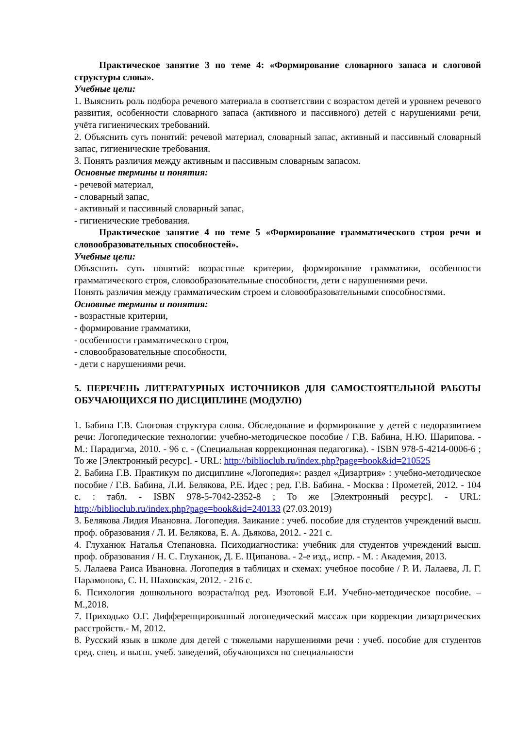Практическое занятие 3 по теме 4: «Формирование словарного запаса и слоговой структуры слова».
Учебные цели:
1. Выяснить роль подбора речевого материала в соответствии с возрастом детей и уровнем речевого развития, особенности словарного запаса (активного и пассивного) детей с нарушениями речи, учёта гигиенических требований.
2. Объяснить суть понятий: речевой материал, словарный запас, активный и пассивный словарный запас, гигиенические требования.
3. Понять различия между активным и пассивным словарным запасом.
Основные термины и понятия:
- речевой материал,
- словарный запас,
- активный и пассивный словарный запас,
- гигиенические требования.
Практическое занятие 4 по теме 5 «Формирование грамматического строя речи и словообразовательных способностей».
Учебные цели:
Объяснить суть понятий: возрастные критерии, формирование грамматики, особенности грамматического строя, словообразовательные способности, дети с нарушениями речи.
Понять различия между грамматическим строем и словообразовательными способностями.
Основные термины и понятия:
- возрастные критерии,
- формирование грамматики,
- особенности грамматического строя,
- словообразовательные способности,
- дети с нарушениями речи.
5. ПЕРЕЧЕНЬ ЛИТЕРАТУРНЫХ ИСТОЧНИКОВ ДЛЯ САМОСТОЯТЕЛЬНОЙ РАБОТЫ ОБУЧАЮЩИХСЯ ПО ДИСЦИПЛИНЕ (МОДУЛЮ)
1. Бабина Г.В. Слоговая структура слова. Обследование и формирование у детей с недоразвитием речи: Логопедические технологии: учебно-методическое пособие / Г.В. Бабина, Н.Ю. Шарипова. - М.: Парадигма, 2010. - 96 с. - (Специальная коррекционная педагогика). - ISBN 978-5-4214-0006-6 ; То же [Электронный ресурс]. - URL: http://biblioclub.ru/index.php?page=book&id=210525
2. Бабина Г.В. Практикум по дисциплине «Логопедия»: раздел «Дизартрия» : учебно-методическое пособие / Г.В. Бабина, Л.И. Белякова, Р.Е. Идес ; ред. Г.В. Бабина. - Москва : Прометей, 2012. - 104 с. : табл. - ISBN 978-5-7042-2352-8 ; То же [Электронный ресурс]. - URL: http://biblioclub.ru/index.php?page=book&id=240133 (27.03.2019)
3. Белякова Лидия Ивановна. Логопедия. Заикание : учеб. пособие для студентов учреждений высш. проф. образования / Л. И. Белякова, Е. А. Дьякова, 2012. - 221 с.
4. Глуханюк Наталья Степановна. Психодиагностика: учебник для студентов учреждений высш. проф. образования / Н. С. Глуханюк, Д. Е. Щипанова. - 2-е изд., испр. - М. : Академия, 2013.
5. Лалаева Раиса Ивановна. Логопедия в таблицах и схемах: учебное пособие / Р. И. Лалаева, Л. Г. Парамонова, С. Н. Шаховская, 2012. - 216 с.
6. Психология дошкольного возраста/под ред. Изотовой Е.И. Учебно-методическое пособие. –М.,2018.
7. Приходько О.Г. Дифференцированный логопедический массаж при коррекции дизартрических расстройств.- М, 2012.
8. Русский язык в школе для детей с тяжелыми нарушениями речи : учеб. пособие для студентов сред. спец. и высш. учеб. заведений, обучающихся по специальности